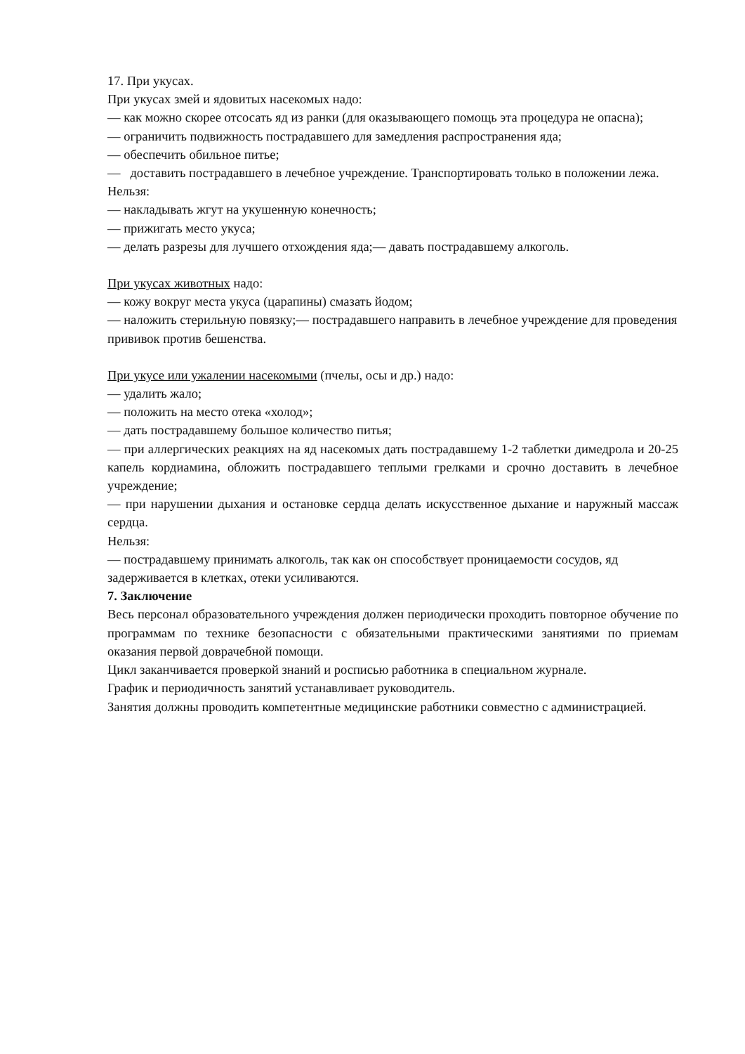17. При укусах.
При укусах змей и ядовитых насекомых надо:
— как можно скорее отсосать яд из ранки (для оказывающего помощь эта процедура не опасна);
— ограничить подвижность пострадавшего для замедления распространения яда;
— обеспечить обильное питье;
— доставить пострадавшего в лечебное учреждение. Транспортировать только в положении лежа.
Нельзя:
— накладывать жгут на укушенную конечность;
— прижигать место укуса;
— делать разрезы для лучшего отхождения яда;— давать пострадавшему алкоголь.
При укусах животных надо:
— кожу вокруг места укуса (царапины) смазать йодом;
— наложить стерильную повязку;— пострадавшего направить в лечебное учреждение для проведения прививок против бешенства.
При укусе или ужалении насекомыми (пчелы, осы и др.) надо:
— удалить жало;
— положить на место отека «холод»;
— дать пострадавшему большое количество питья;
— при аллергических реакциях на яд насекомых дать пострадавшему 1-2 таблетки димедрола и 20-25 капель кордиамина, обложить пострадавшего теплыми грелками и срочно доставить в лечебное учреждение;
— при нарушении дыхания и остановке сердца делать искусственное дыхание и наружный массаж сердца.
Нельзя:
— пострадавшему принимать алкоголь, так как он способствует проницаемости сосудов, яд задерживается в клетках, отеки усиливаются.
7. Заключение
Весь персонал образовательного учреждения должен периодически проходить повторное обучение по программам по технике безопасности с обязательными практическими занятиями по приемам оказания первой доврачебной помощи.
Цикл заканчивается проверкой знаний и росписью работника в специальном журнале.
График и периодичность занятий устанавливает руководитель.
Занятия должны проводить компетентные медицинские работники совместно с администрацией.